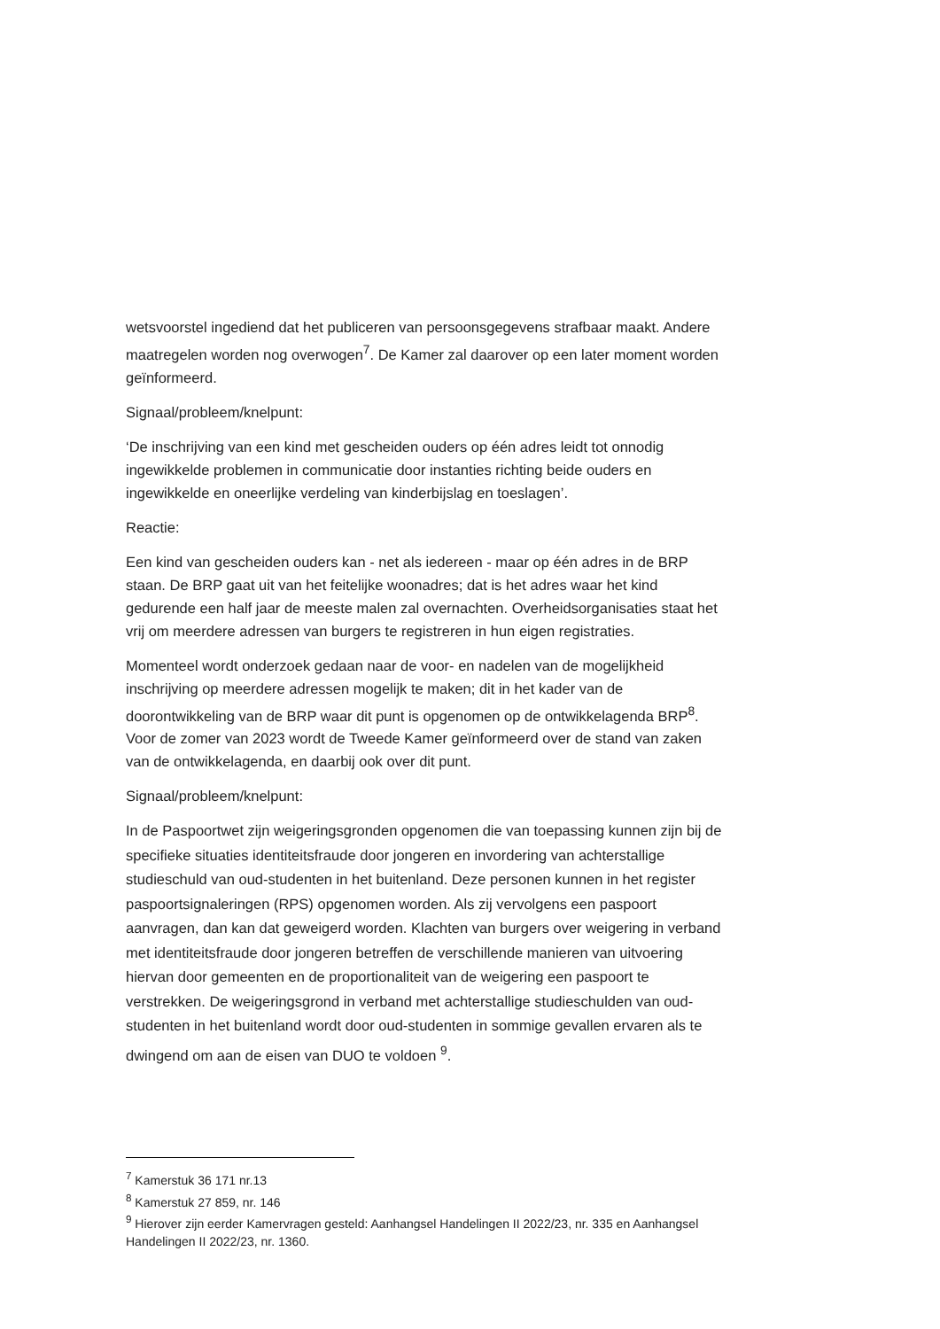wetsvoorstel ingediend dat het publiceren van persoonsgegevens strafbaar maakt. Andere maatregelen worden nog overwogen<sup>7</sup>. De Kamer zal daarover op een later moment worden geïnformeerd.
Signaal/probleem/knelpunt:
‘De inschrijving van een kind met gescheiden ouders op één adres leidt tot onnodig ingewikkelde problemen in communicatie door instanties richting beide ouders en ingewikkelde en oneerlijke verdeling van kinderbijslag en toeslagen’.
Reactie:
Een kind van gescheiden ouders kan - net als iedereen - maar op één adres in de BRP staan. De BRP gaat uit van het feitelijke woonadres; dat is het adres waar het kind gedurende een half jaar de meeste malen zal overnachten. Overheidsorganisaties staat het vrij om meerdere adressen van burgers te registreren in hun eigen registraties.
Momenteel wordt onderzoek gedaan naar de voor- en nadelen van de mogelijkheid inschrijving op meerdere adressen mogelijk te maken; dit in het kader van de doorontwikkeling van de BRP waar dit punt is opgenomen op de ontwikkelagenda BRP<sup>8</sup>. Voor de zomer van 2023 wordt de Tweede Kamer geïnformeerd over de stand van zaken van de ontwikkelagenda, en daarbij ook over dit punt.
Signaal/probleem/knelpunt:
In de Paspoortwet zijn weigeringsgronden opgenomen die van toepassing kunnen zijn bij de specifieke situaties identiteitsfraude door jongeren en invordering van achterstallige studieschuld van oud-studenten in het buitenland. Deze personen kunnen in het register paspoortsignaleringen (RPS) opgenomen worden. Als zij vervolgens een paspoort aanvragen, dan kan dat geweigerd worden. Klachten van burgers over weigering in verband met identiteitsfraude door jongeren betreffen de verschillende manieren van uitvoering hiervan door gemeenten en de proportionaliteit van de weigering een paspoort te verstrekken. De weigeringsgrond in verband met achterstallige studieschulden van oud-studenten in het buitenland wordt door oud-studenten in sommige gevallen ervaren als te dwingend om aan de eisen van DUO te voldoen <sup>9</sup>.
<sup>7</sup> Kamerstuk 36 171 nr.13
<sup>8</sup> Kamerstuk 27 859, nr. 146
<sup>9</sup> Hierover zijn eerder Kamervragen gesteld: Aanhangsel Handelingen II 2022/23, nr. 335 en Aanhangsel Handelingen II 2022/23, nr. 1360.